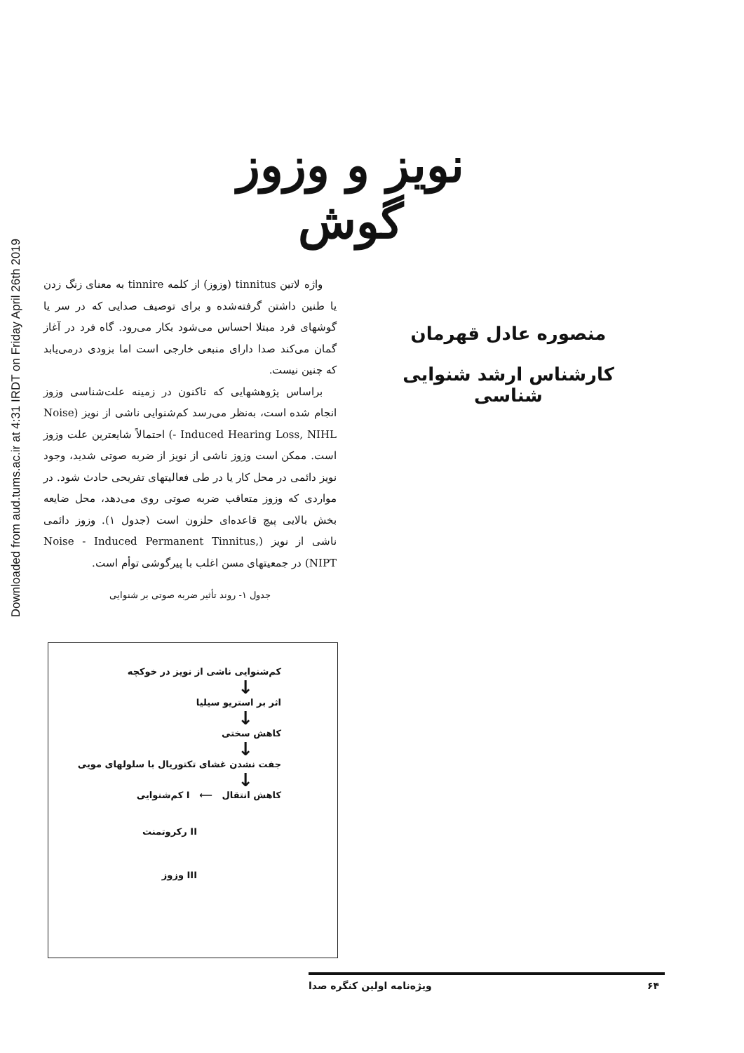Downloaded from aud.tums.ac.ir at 4:31 IRDT on Friday April 26th 2019
نویز و وزوز گوش
منصوره عادل قهرمان
کارشناس ارشد شنوایی شناسی
واژه لاتین tinnitus (وزوز) از کلمه tinnire به معنای زنگ زدن یا طنین داشتن گرفته‌شده و برای توصیف صدایی که در سر یا گوشهای فرد مبتلا احساس می‌شود بکار می‌رود. گاه فرد در آغاز گمان می‌کند صدا دارای منبعی خارجی است اما بزودی درمی‌یابد که چنین نیست.
براساس پژوهشهایی که تاکنون در زمینه علت‌شناسی وزوز انجام شده است، به‌نظر می‌رسد کم‌شنوایی ناشی از نویز (Noise - Induced Hearing Loss, NIHL) احتمالاً شایعترین علت وزوز است. ممکن است وزوز ناشی از نویز از ضربه صوتی شدید، وجود نویز دائمی در محل کار یا در طی فعالیتهای تفریحی حادث شود. در مواردی که وزوز متعاقب ضربه صوتی روی می‌دهد، محل ضایعه بخش بالایی پیچ قاعده‌ای حلزون است (جدول ۱). وزوز دائمی ناشی از نویز (Noise - Induced Permanent Tinnitus, NIPT) در جمعیتهای مسن اغلب با پیرگوشی توأم است.
جدول ۱- روند تأثیر ضربه صوتی بر شنوایی
کم‌شنوایی ناشی از نویز در خوکچه
↓
اثر بر استریو سیلیا
↓
کاهش سختی
↓
جفت نشدن غشای تکتوریال با سلولهای مویی
↓
کاهش انتقال ⟵ I کم‌شنوایی
II رکروتمنت
III وزوز
۶۴ ویژه‌نامه اولین کنگره صدا